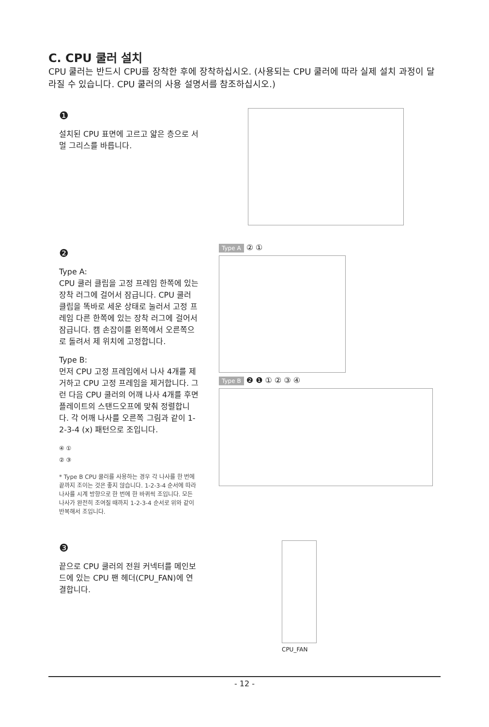C. CPU 쿨러 설치
CPU 쿨러는 반드시 CPU를 장착한 후에 장착하십시오. (사용되는 CPU 쿨러에 따라 실제 설치 과정이 달라질 수 있습니다. CPU 쿨러의 사용 설명서를 참조하십시오.)
❶
설치된 CPU 표면에 고르고 얇은 층으로 서멀 그리스를 바릅니다.
❷
Type A:
CPU 쿨러 클립을 고정 프레임 한쪽에 있는 장착 러그에 걸어서 잠급니다. CPU 쿨러 클립을 똑바로 세운 상태로 눌러서 고정 프레임 다른 한쪽에 있는 장착 러그에 걸어서 잠급니다. 캠 손잡이를 왼쪽에서 오른쪽으로 돌려서 제 위치에 고정합니다.
Type B:
먼저 CPU 고정 프레임에서 나사 4개를 제거하고 CPU 고정 프레임을 제거합니다. 그런 다음 CPU 쿨러의 어깨 나사 4개를 후면 플레이트의 스탠드오프에 맞춰 정렬합니다. 각 어깨 나사를 오른쪽 그림과 같이 1-2-3-4 (x) 패턴으로 조입니다.
④ ①
② ③
* Type B CPU 쿨러를 사용하는 경우 각 나사를 한 번에 끝까지 조이는 것은 좋지 않습니다. 1-2-3-4 순서에 따라 나사를 시계 방향으로 한 번에 한 바퀴씩 조입니다. 모든 나사가 완전히 조여질 때까지 1-2-3-4 순서로 위와 같이 반복해서 조입니다.
Type A ② ①
Type B ❷ ❶ ① ② ③ ④
❸
끝으로 CPU 쿨러의 전원 커넥터를 메인보드에 있는 CPU 팬 헤더(CPU_FAN)에 연결합니다.
CPU_FAN
- 12 -